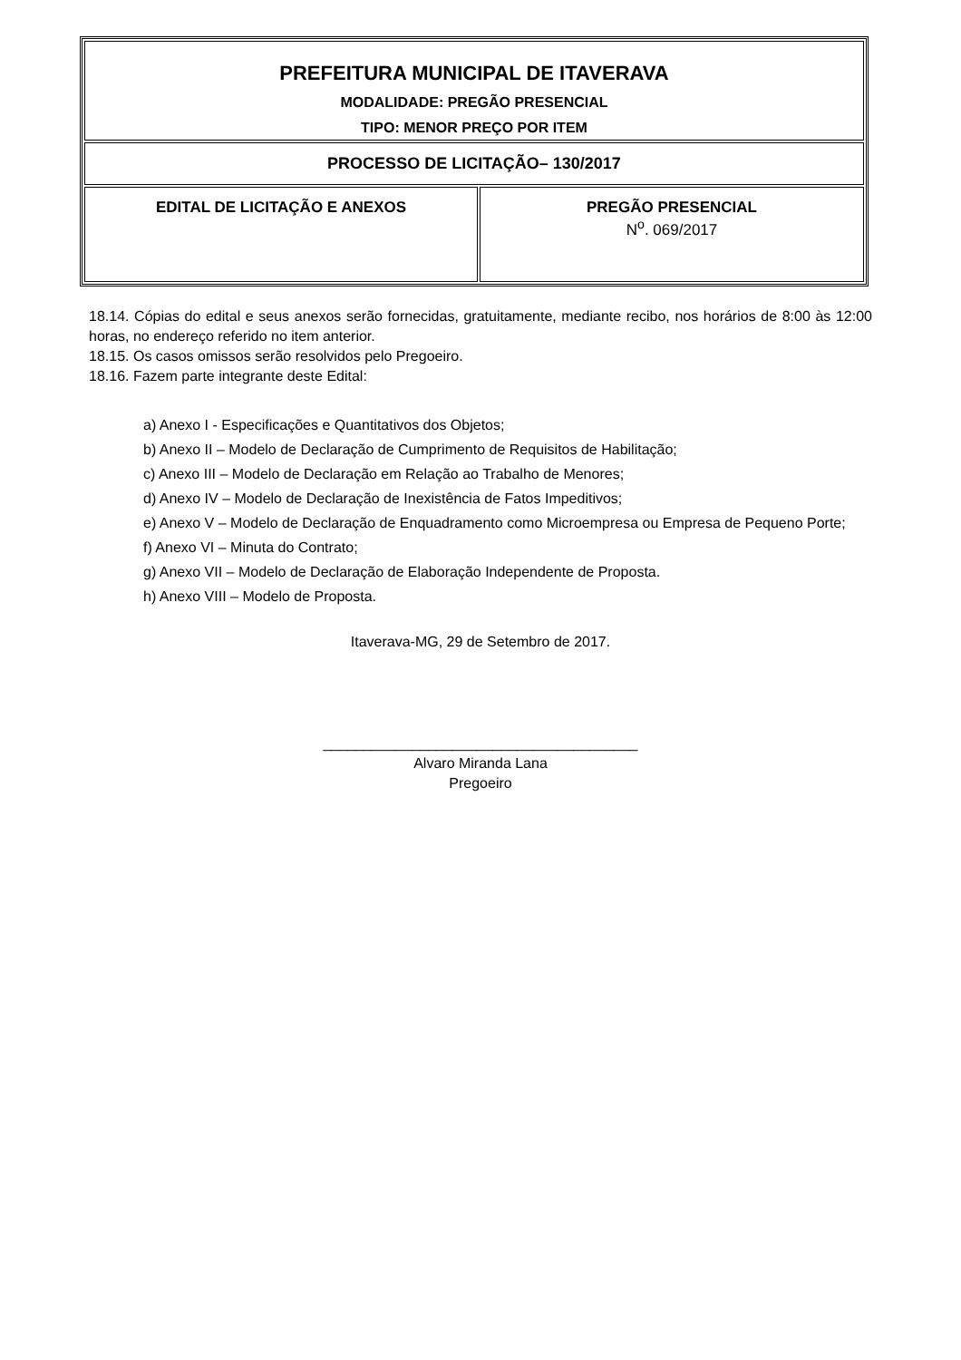| PREFEITURA MUNICIPAL DE ITAVERAVA MODALIDADE: PREGÃO PRESENCIAL TIPO: MENOR PREÇO POR ITEM | |
| PROCESSO DE LICITAÇÃO– 130/2017 | |
| EDITAL DE LICITAÇÃO E ANEXOS | PREGÃO PRESENCIAL N<sup>o</sup>. 069/2017 |
18.14. Cópias do edital e seus anexos serão fornecidas, gratuitamente, mediante recibo, nos horários de 8:00 às 12:00 horas, no endereço referido no item anterior.
18.15. Os casos omissos serão resolvidos pelo Pregoeiro.
18.16. Fazem parte integrante deste Edital:
a) Anexo I - Especificações e Quantitativos dos Objetos;
b) Anexo II – Modelo de Declaração de Cumprimento de Requisitos de Habilitação;
c) Anexo III – Modelo de Declaração em Relação ao Trabalho de Menores;
d) Anexo IV – Modelo de Declaração de Inexistência de Fatos Impeditivos;
e) Anexo V – Modelo de Declaração de Enquadramento como Microempresa ou Empresa de Pequeno Porte;
f) Anexo VI – Minuta do Contrato;
g) Anexo VII – Modelo de Declaração de Elaboração Independente de Proposta.
h) Anexo VIII – Modelo de Proposta.
Itaverava-MG, 29 de Setembro de 2017.
_______________________________________
Alvaro Miranda Lana
Pregoeiro